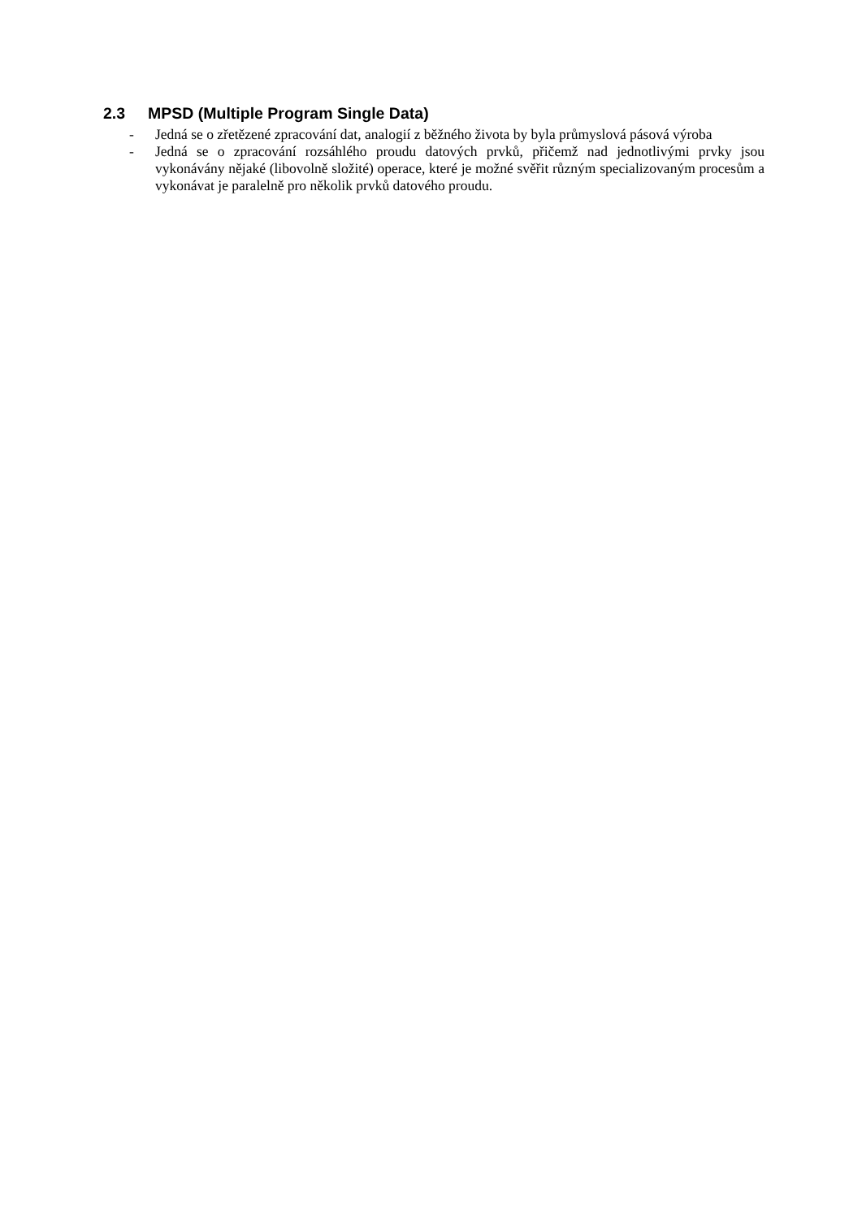2.3 MPSD (Multiple Program Single Data)
- Jedná se o zřetězené zpracování dat, analogií z běžného života by byla průmyslová pásová výroba
- Jedná se o zpracování rozsáhlého proudu datových prvků, přičemž nad jednotlivými prvky jsou vykonávány nějaké (libovolně složité) operace, které je možné svěřit různým specializovaným procesům a vykonávat je paralelně pro několik prvků datového proudu.